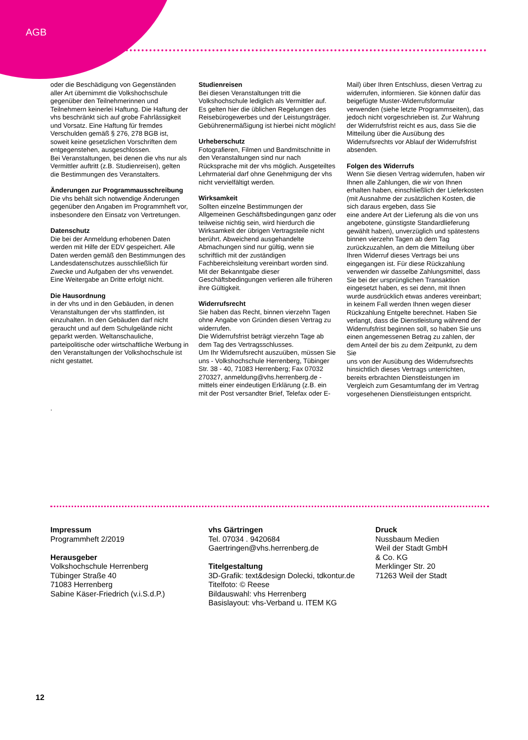AGB
oder die Beschädigung von Gegenständen aller Art übernimmt die Volkshochschule gegenüber den Teilnehmerinnen und Teilnehmern keinerlei Haftung. Die Haftung der vhs beschränkt sich auf grobe Fahrlässigkeit und Vorsatz. Eine Haftung für fremdes Verschulden gemäß § 276, 278 BGB ist, soweit keine gesetzlichen Vorschriften dem entgegenstehen, ausgeschlossen.
Bei Veranstaltungen, bei denen die vhs nur als Vermittler auftritt (z.B. Studienreisen), gelten die Bestimmungen des Veranstalters.
Änderungen zur Programmausschreibung
Die vhs behält sich notwendige Änderungen gegenüber den Angaben im Programmheft vor, insbesondere den Einsatz von Vertretungen.
Datenschutz
Die bei der Anmeldung erhobenen Daten werden mit Hilfe der EDV gespeichert. Alle Daten werden gemäß den Bestimmungen des Landesdatenschutzes ausschließlich für Zwecke und Aufgaben der vhs verwendet.
Eine Weitergabe an Dritte erfolgt nicht.
Die Hausordnung
in der vhs und in den Gebäuden, in denen Veranstaltungen der vhs stattfinden, ist einzuhalten. In den Gebäuden darf nicht geraucht und auf dem Schulgelände nicht geparkt werden. Weltanschauliche, parteipolitische oder wirtschaftliche Werbung in den Veranstaltungen der Volkshochschule ist nicht gestattet.
.
Studienreisen
Bei diesen Veranstaltungen tritt die Volkshochschule lediglich als Vermittler auf.
Es gelten hier die üblichen Regelungen des Reisebürogewerbes und der Leistungsträger.
Gebührenermäßigung ist hierbei nicht möglich!
Urheberschutz
Fotografieren, Filmen und Bandmitschnitte in den Veranstaltungen sind nur nach Rücksprache mit der vhs möglich. Ausgeteiltes Lehrmaterial darf ohne Genehmigung der vhs nicht vervielfältigt werden.
Wirksamkeit
Sollten einzelne Bestimmungen der Allgemeinen Geschäftsbedingungen ganz oder teilweise nichtig sein, wird hierdurch die Wirksamkeit der übrigen Vertragsteile nicht berührt. Abweichend ausgehandelte Abmachungen sind nur gültig, wenn sie schriftlich mit der zuständigen Fachbereichsleitung vereinbart worden sind.
Mit der Bekanntgabe dieser Geschäftsbedingungen verlieren alle früheren ihre Gültigkeit.
Widerrufsrecht
Sie haben das Recht, binnen vierzehn Tagen ohne Angabe von Gründen diesen Vertrag zu widerrufen.
Die Widerrufsfrist beträgt vierzehn Tage ab dem Tag des Vertragsschlusses.
Um Ihr Widerrufsrecht auszuüben, müssen Sie uns - Volkshochschule Herrenberg, Tübinger Str. 38 - 40, 71083 Herrenberg; Fax 07032 270327, anmeldung@vhs.herrenberg.de - mittels einer eindeutigen Erklärung (z.B. ein mit der Post versandter Brief, Telefax oder E-
Mail) über Ihren Entschluss, diesen Vertrag zu widerrufen, informieren. Sie können dafür das beigefügte Muster-Widerrufsformular verwenden (siehe letzte Programmseiten), das jedoch nicht vorgeschrieben ist. Zur Wahrung der Widerrufsfrist reicht es aus, dass Sie die Mitteilung über die Ausübung des Widerrufsrechts vor Ablauf der Widerrufsfrist absenden.
Folgen des Widerrufs
Wenn Sie diesen Vertrag widerrufen, haben wir Ihnen alle Zahlungen, die wir von Ihnen erhalten haben, einschließlich der Lieferkosten (mit Ausnahme der zusätzlichen Kosten, die sich daraus ergeben, dass Sie
eine andere Art der Lieferung als die von uns angebotene, günstigste Standardlieferung gewählt haben), unverzüglich und spätestens binnen vierzehn Tagen ab dem Tag zurückzuzahlen, an dem die Mitteilung über Ihren Widerruf dieses Vertrags bei uns eingegangen ist. Für diese Rückzahlung verwenden wir dasselbe Zahlungsmittel, dass Sie bei der ursprünglichen Transaktion eingesetzt haben, es sei denn, mit Ihnen wurde ausdrücklich etwas anderes vereinbart; in keinem Fall werden Ihnen wegen dieser Rückzahlung Entgelte berechnet. Haben Sie verlangt, dass die Dienstleistung während der Widerrufsfrist beginnen soll, so haben Sie uns einen angemessenen Betrag zu zahlen, der dem Anteil der bis zu dem Zeitpunkt, zu dem Sie
uns von der Ausübung des Widerrufsrechts hinsichtlich dieses Vertrags unterrichten, bereits erbrachten Dienstleistungen im Vergleich zum Gesamtumfang der im Vertrag vorgesehenen Dienstleistungen entspricht.
Impressum
Programmheft 2/2019
Herausgeber
Volkshochschule Herrenberg
Tübinger Straße 40
71083 Herrenberg
Sabine Käser-Friedrich (v.i.S.d.P.)
vhs Gärtringen
Tel. 07034 . 9420684
Gaertringen@vhs.herrenberg.de
Titelgestaltung
3D-Grafik: text&design Dolecki, tdkontur.de
Titelfoto: © Reese
Bildauswahl: vhs Herrenberg
Basislayout: vhs-Verband u. ITEM KG
Druck
Nussbaum Medien
Weil der Stadt GmbH
& Co. KG
Merklinger Str. 20
71263 Weil der Stadt
12